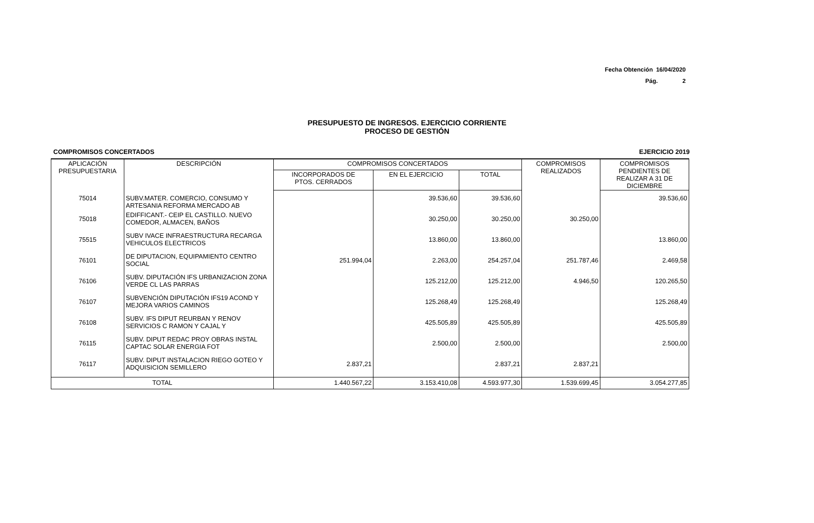Fecha Obtención 16/04/2020
Pág. 2
PRESUPUESTO DE INGRESOS. EJERCICIO CORRIENTE
PROCESO DE GESTIÓN
COMPROMISOS CONCERTADOS EJERCICIO 2019
| APLICACIÓN PRESUPUESTARIA | DESCRIPCIÓN | COMPROMISOS CONCERTADOS | | | COMPROMISOS REALIZADOS | COMPROMISOS PENDIENTES DE REALIZAR A 31 DE DICIEMBRE |
| --- | --- | --- | --- | --- | --- | --- |
| | | INCORPORADOS DE PTOS. CERRADOS | EN EL EJERCICIO | TOTAL | | |
| 75014 | SUBV.MATER. COMERCIO, CONSUMO Y ARTESANIA REFORMA MERCADO AB | | 39.536,60 | 39.536,60 | | 39.536,60 |
| 75018 | EDIFFICANT.- CEIP EL CASTILLO. NUEVO COMEDOR, ALMACEN, BAÑOS | | 30.250,00 | 30.250,00 | 30.250,00 | |
| 75515 | SUBV IVACE INFRAESTRUCTURA RECARGA VEHICULOS ELECTRICOS | | 13.860,00 | 13.860,00 | | 13.860,00 |
| 76101 | DE DIPUTACION, EQUIPAMIENTO CENTRO SOCIAL | 251.994,04 | 2.263,00 | 254.257,04 | 251.787,46 | 2.469,58 |
| 76106 | SUBV. DIPUTACIÓN IFS URBANIZACION ZONA VERDE CL LAS PARRAS | | 125.212,00 | 125.212,00 | 4.946,50 | 120.265,50 |
| 76107 | SUBVENCIÓN DIPUTACIÓN IFS19 ACOND Y MEJORA VARIOS CAMINOS | | 125.268,49 | 125.268,49 | | 125.268,49 |
| 76108 | SUBV. IFS DIPUT REURBAN Y RENOV SERVICIOS C RAMON Y CAJAL Y | | 425.505,89 | 425.505,89 | | 425.505,89 |
| 76115 | SUBV. DIPUT REDAC PROY OBRAS INSTAL CAPTAC SOLAR ENERGIA FOT | | 2.500,00 | 2.500,00 | | 2.500,00 |
| 76117 | SUBV. DIPUT INSTALACION RIEGO GOTEO Y ADQUISICION SEMILLERO | 2.837,21 | | 2.837,21 | 2.837,21 | |
| TOTAL | | 1.440.567,22 | 3.153.410,08 | 4.593.977,30 | 1.539.699,45 | 3.054.277,85 |